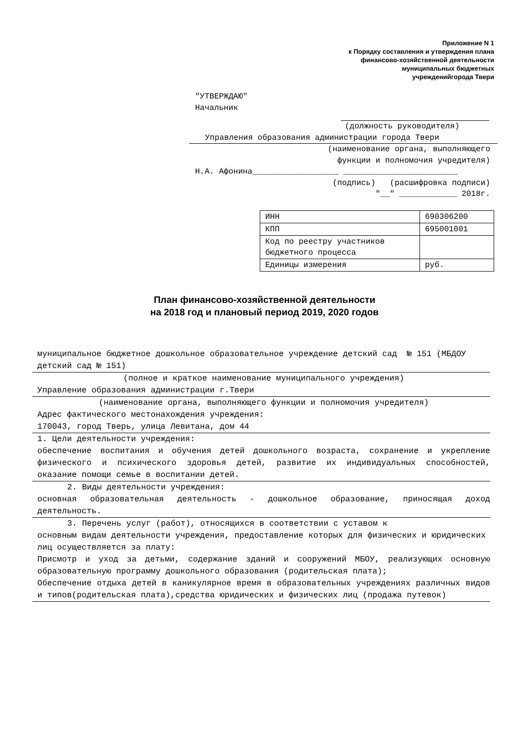Приложение N 1
к Порядку составления и утверждения плана
финансово-хозяйственной деятельности
муниципальных бюджетных
учрежденийгорода Твери
"УТВЕРЖДАЮ"
Начальник
(должность руководителя)
Управления образования администрации города Твери
(наименование органа, выполняющего
функции и полномочия учредителя)
Н.А. Афонина__________________ ________________________
(подпись) (расшифровка подписи)
"__" ____________ 2018г.
| ИНН | 690306200 |
| КПП | 695001001 |
| Код по реестру участников бюджетного процесса | |
| Единицы измерения | руб. |
План финансово-хозяйственной деятельности
на 2018 год и плановый период 2019, 2020 годов
муниципальное бюджетное дошкольное образовательное учреждение детский сад № 151 (МБДОУ детский сад № 151)
(полное и краткое наименование муниципального учреждения)
Управление образования администрации г.Твери
(наименование органа, выполняющего функции и полномочия учредителя)
Адрес фактического местонахождения учреждения:
170043, город Тверь, улица Левитана, дом 44
1. Цели деятельности учреждения:
обеспечение воспитания и обучения детей дошкольного возраста, сохранение и укрепление физического и психического здоровья детей, развитие их индивидуальных способностей, оказание помощи семье в воспитании детей.
2. Виды деятельности учреждения:
основная образовательная деятельность - дошкольное образование, приносящая доход деятельность.
3. Перечень услуг (работ), относящихся в соответствии с уставом к
основным видам деятельности учреждения, предоставление которых для физических и юридических лиц осуществляется за плату:
Присмотр и уход за детьми, содержание зданий и сооружений МБОУ, реализующих основную образовательную программу дошкольного образования (родительская плата);
Обеспечение отдыха детей в каникулярное время в образовательных учреждениях различных видов и типов(родительская плата),средства юридических и физических лиц (продажа путевок)